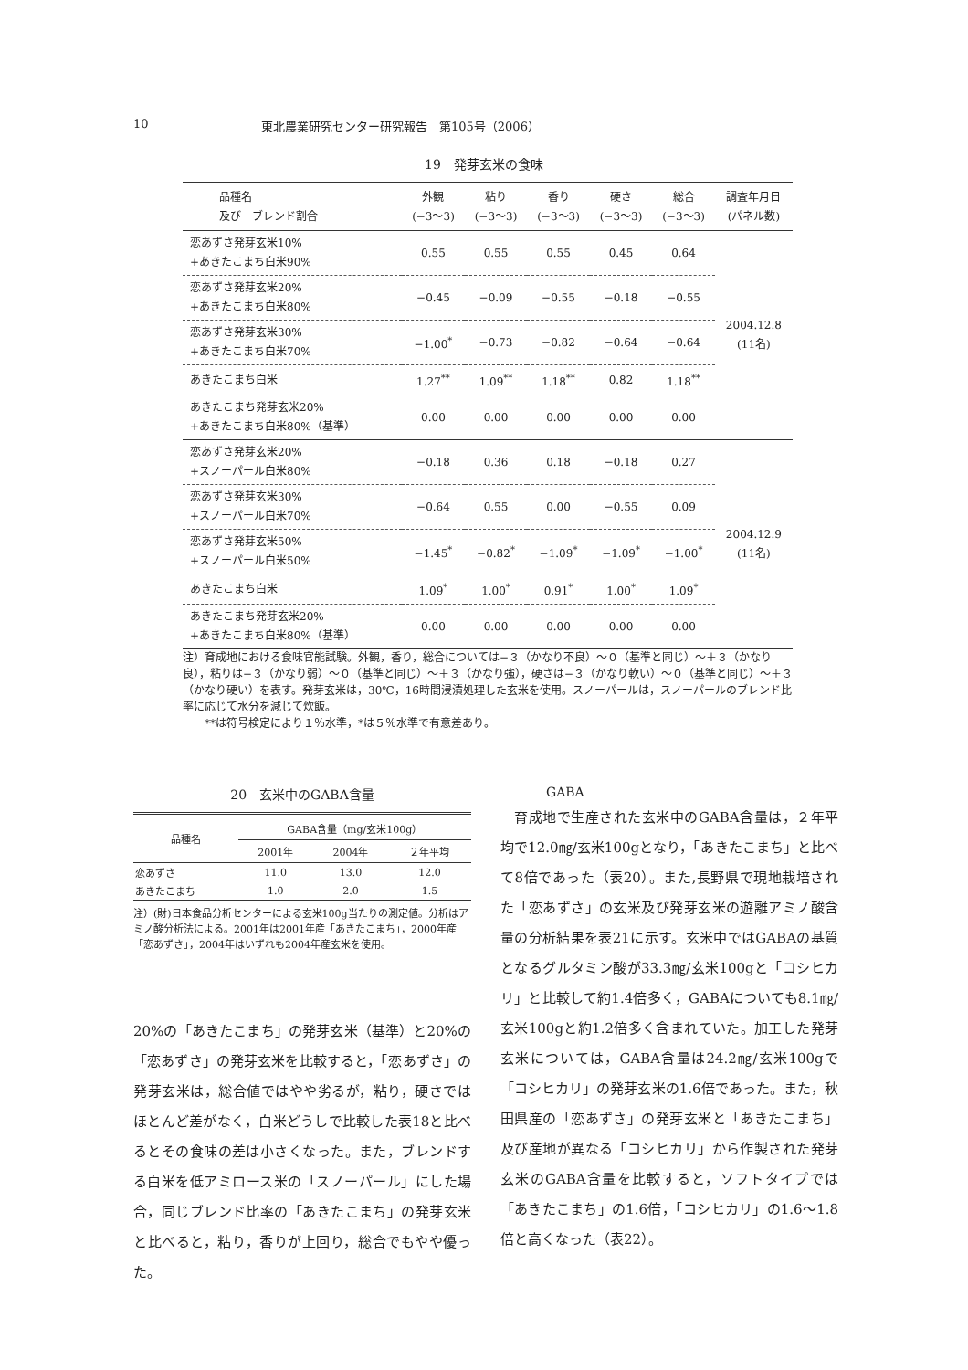10 東北農業研究センター研究報告　第105号（2006）
19　発芽玄米の食味
| 品種名 及び ブレンド割合 | 外観 (−3〜3) | 粘り (−3〜3) | 香り (−3〜3) | 硬さ (−3〜3) | 総合 (−3〜3) | 調査年月日 (パネル数) |
| --- | --- | --- | --- | --- | --- | --- |
| 恋あずさ発芽玄米10% +あきたこまち白米90% | 0.55 | 0.55 | 0.55 | 0.45 | 0.64 | 2004.12.8 (11名) |
| 恋あずさ発芽玄米20% +あきたこまち白米80% | −0.45 | −0.09 | −0.55 | −0.18 | −0.55 | |
| 恋あずさ発芽玄米30% +あきたこまち白米70% | −1.00<sup>*</sup> | −0.73 | −0.82 | −0.64 | −0.64 | |
| あきたこまち白米 | 1.27<sup>**</sup> | 1.09<sup>**</sup> | 1.18<sup>**</sup> | 0.82 | 1.18<sup>**</sup> | |
| あきたこまち発芽玄米20% +あきたこまち白米80%（基準） | 0.00 | 0.00 | 0.00 | 0.00 | 0.00 | |
| 恋あずさ発芽玄米20% +スノーパール白米80% | −0.18 | 0.36 | 0.18 | −0.18 | 0.27 | 2004.12.9 (11名) |
| 恋あずさ発芽玄米30% +スノーパール白米70% | −0.64 | 0.55 | 0.00 | −0.55 | 0.09 | |
| 恋あずさ発芽玄米50% +スノーパール白米50% | −1.45<sup>*</sup> | −0.82<sup>*</sup> | −1.09<sup>*</sup> | −1.09<sup>*</sup> | −1.00<sup>*</sup> | |
| あきたこまち白米 | 1.09<sup>*</sup> | 1.00<sup>*</sup> | 0.91<sup>*</sup> | 1.00<sup>*</sup> | 1.09<sup>*</sup> | |
| あきたこまち発芽玄米20% +あきたこまち白米80%（基準） | 0.00 | 0.00 | 0.00 | 0.00 | 0.00 | |
注）育成地における食味官能試験。外観，香り，総合については−３（かなり不良）〜０（基準と同じ）〜＋３（かなり良），粘りは−３（かなり弱）〜０（基準と同じ）〜＋３（かなり強），硬さは−３（かなり軟い）〜０（基準と同じ）〜＋３（かなり硬い）を表す。発芽玄米は，30℃，16時間浸漬処理した玄米を使用。スノーパールは，スノーパールのブレンド比率に応じて水分を減じて炊飯。
　　**は符号検定により１％水準，*は５％水準で有意差あり。
20　玄米中のGABA含量
| 品種名 | GABA含量（mg/玄米100g） | | |
| --- | --- | --- | --- |
| | 2001年 | 2004年 | ２年平均 |
| 恋あずさ | 11.0 | 13.0 | 12.0 |
| あきたこまち | 1.0 | 2.0 | 1.5 |
注）(財)日本食品分析センターによる玄米100g当たりの測定値。分析はアミノ酸分析法による。2001年は2001年産「あきたこまち」，2000年産「恋あずさ」，2004年はいずれも2004年産玄米を使用。
20%の「あきたこまち」の発芽玄米（基準）と20%の「恋あずさ」の発芽玄米を比較すると，「恋あずさ」の発芽玄米は，総合値ではやや劣るが，粘り，硬さではほとんど差がなく，白米どうしで比較した表18と比べるとその食味の差は小さくなった。また，ブレンドする白米を低アミロース米の「スノーパール」にした場合，同じブレンド比率の「あきたこまち」の発芽玄米と比べると，粘り，香りが上回り，総合でもやや優った。
GABA
　育成地で生産された玄米中のGABA含量は，２年平均で12.0㎎/玄米100gとなり，「あきたこまち」と比べて8倍であった（表20）。また,長野県で現地栽培された「恋あずさ」の玄米及び発芽玄米の遊離アミノ酸含量の分析結果を表21に示す。玄米中ではGABAの基質となるグルタミン酸が33.3㎎/玄米100gと「コシヒカリ」と比較して約1.4倍多く，GABAについても8.1㎎/玄米100gと約1.2倍多く含まれていた。加工した発芽玄米については，GABA含量は24.2㎎/玄米100gで「コシヒカリ」の発芽玄米の1.6倍であった。また，秋田県産の「恋あずさ」の発芽玄米と「あきたこまち」及び産地が異なる「コシヒカリ」から作製された発芽玄米のGABA含量を比較すると，ソフトタイプでは「あきたこまち」の1.6倍，「コシヒカリ」の1.6〜1.8倍と高くなった（表22）。